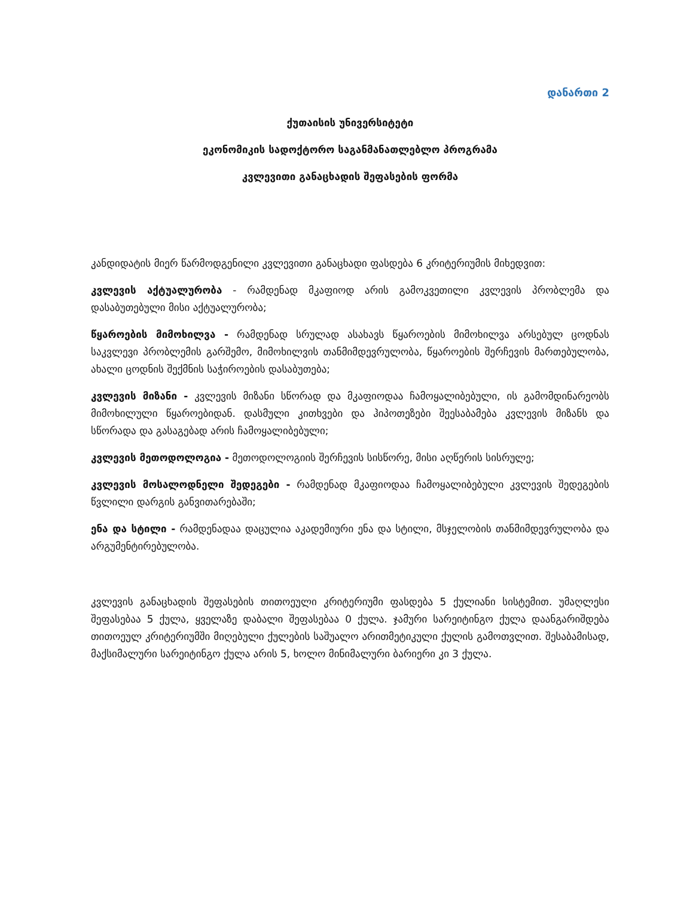დანართი 2
ქუთაისის უნივერსიტეტი
ეკონომიკის სადოქტორო საგანმანათლებლო პროგრამა
კვლევითი განაცხადის შეფასების ფორმა
კანდიდატის მიერ წარმოდგენილი კვლევითი განაცხადი ფასდება 6 კრიტერიუმის მიხედვით:
კვლევის აქტუალურობა - რამდენად მკაფიოდ არის გამოკვეთილი კვლევის პრობლემა და დასაბუთებული მისი აქტუალურობა;
წყაროების მიმოხილვა - რამდენად სრულად ასახავს წყაროების მიმოხილვა არსებულ ცოდნას საკვლევი პრობლემის გარშემო, მიმოხილვის თანმიმდევრულობა, წყაროების შერჩევის მართებულობა, ახალი ცოდნის შექმნის საჭიროების დასაბუთება;
კვლევის მიზანი - კვლევის მიზანი სწორად და მკაფიოდაა ჩამოყალიბებული, ის გამომდინარეობს მიმოხილული წყაროებიდან. დასმული კითხვები და ჰიპოთეზები შეესაბამება კვლევის მიზანს და სწორადა და გასაგებად არის ჩამოყალიბებული;
კვლევის მეთოდოლოგია - მეთოდოლოგიის შერჩევის სისწორე, მისი აღწერის სისრულე;
კვლევის მოსალოდნელი შედეგები - რამდენად მკაფიოდაა ჩამოყალიბებული კვლევის შედეგების წვლილი დარგის განვითარებაში;
ენა და სტილი - რამდენადაა დაცულია აკადემიური ენა და სტილი, მსჯელობის თანმიმდევრულობა და არგუმენტირებულობა.
კვლევის განაცხადის შეფასების თითოეული კრიტერიუმი ფასდება 5 ქულიანი სისტემით. უმაღლესი შეფასებაა 5 ქულა, ყველაზე დაბალი შეფასებაა 0 ქულა. ჯამური სარეიტინგო ქულა დაანგარიშდება თითოეულ კრიტერიუმში მიღებული ქულების საშუალო არითმეტიკული ქულის გამოთვლით. შესაბამისად, მაქსიმალური სარეიტინგო ქულა არის 5, ხოლო მინიმალური ბარიერი კი 3 ქულა.